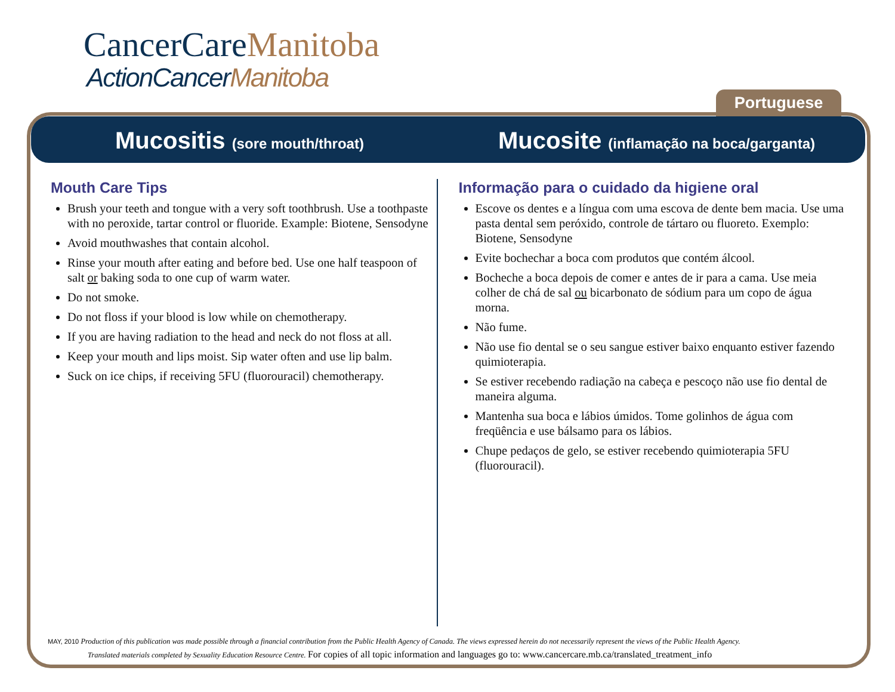CancerCareManitoba
ActionCancerManitoba
Portuguese
Mucositis (sore mouth/throat)
Mucosite (inflamação na boca/garganta)
Mouth Care Tips
Brush your teeth and tongue with a very soft toothbrush. Use a toothpaste with no peroxide, tartar control or fluoride. Example: Biotene, Sensodyne
Avoid mouthwashes that contain alcohol.
Rinse your mouth after eating and before bed. Use one half teaspoon of salt or baking soda to one cup of warm water.
Do not smoke.
Do not floss if your blood is low while on chemotherapy.
If you are having radiation to the head and neck do not floss at all.
Keep your mouth and lips moist. Sip water often and use lip balm.
Suck on ice chips, if receiving 5FU (fluorouracil) chemotherapy.
Informação para o cuidado da higiene oral
Escove os dentes e a língua com uma escova de dente bem macia. Use uma pasta dental sem peróxido, controle de tártaro ou fluoreto. Exemplo: Biotene, Sensodyne
Evite bochechar a boca com produtos que contém álcool.
Bocheche a boca depois de comer e antes de ir para a cama. Use meia colher de chá de sal ou bicarbonato de sódium para um copo de água morna.
Não fume.
Não use fio dental se o seu sangue estiver baixo enquanto estiver fazendo quimioterapia.
Se estiver recebendo radiação na cabeça e pescoço não use fio dental de maneira alguma.
Mantenha sua boca e lábios úmidos. Tome golinhos de água com freqüência e use bálsamo para os lábios.
Chupe pedaços de gelo, se estiver recebendo quimioterapia 5FU (fluorouracil).
MAY, 2010 Production of this publication was made possible through a financial contribution from the Public Health Agency of Canada. The views expressed herein do not necessarily represent the views of the Public Health Agency.
Translated materials completed by Sexuality Education Resource Centre. For copies of all topic information and languages go to: www.cancercare.mb.ca/translated_treatment_info